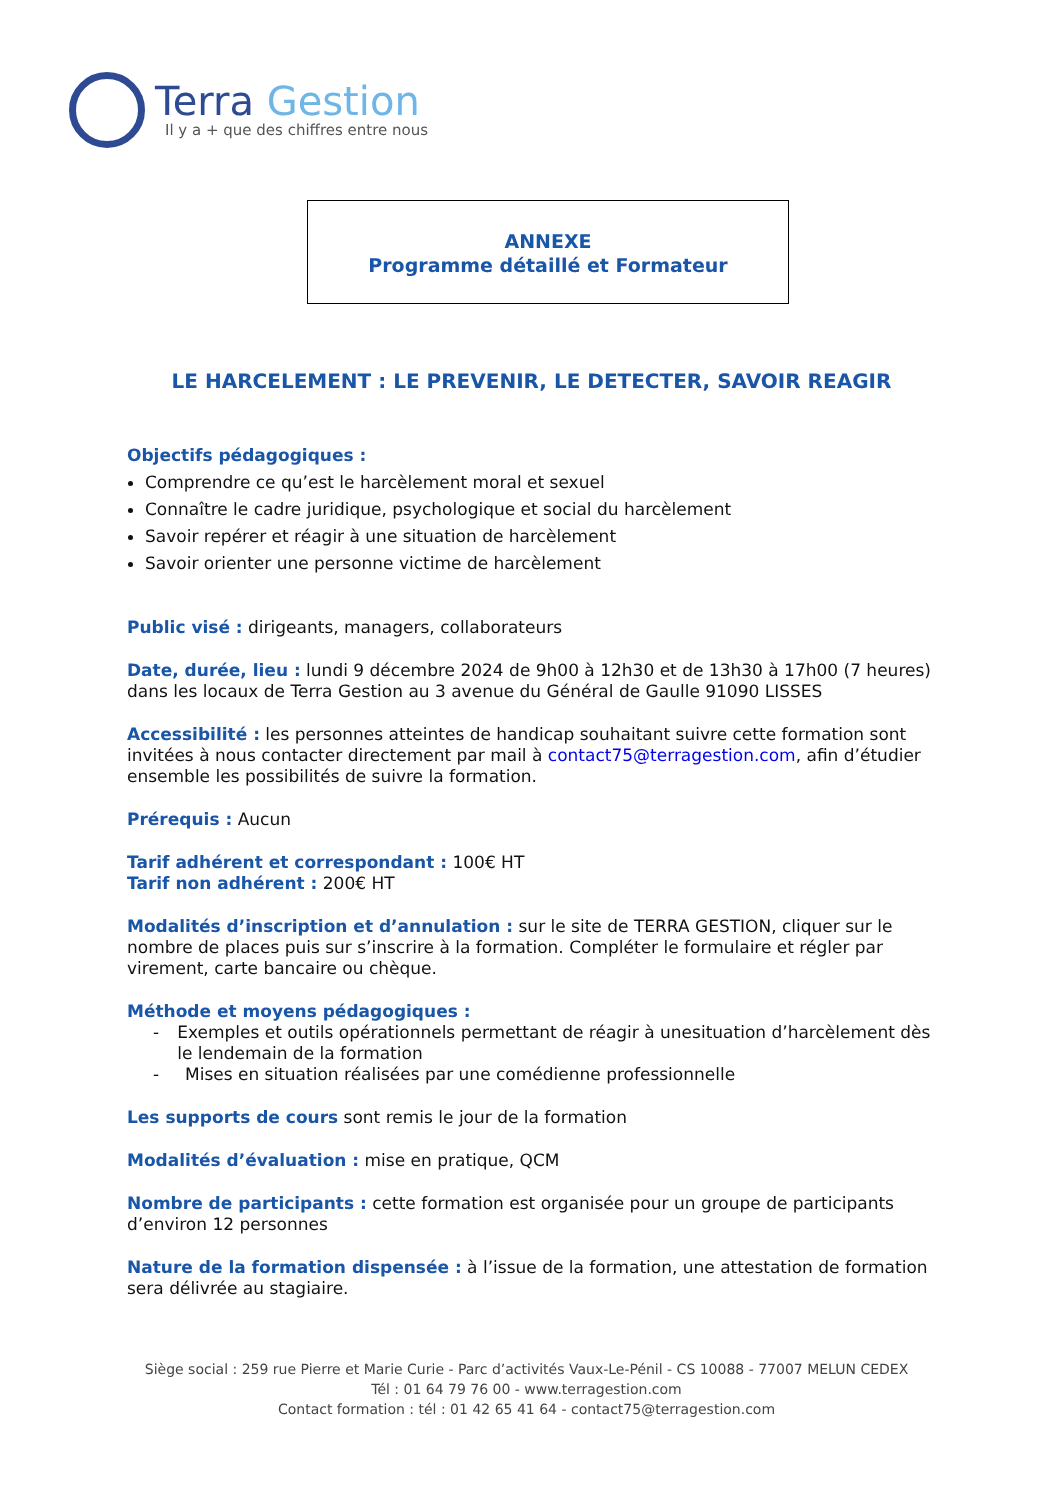Terra Gestion
Il y a + que des chiffres entre nous
ANNEXE
Programme détaillé et Formateur
LE HARCELEMENT : LE PREVENIR, LE DETECTER, SAVOIR REAGIR
Objectifs pédagogiques :
Comprendre ce qu’est le harcèlement moral et sexuel
Connaître le cadre juridique, psychologique et social du harcèlement
Savoir repérer et réagir à une situation de harcèlement
Savoir orienter une personne victime de harcèlement
Public visé : dirigeants, managers, collaborateurs
Date, durée, lieu : lundi 9 décembre 2024 de 9h00 à 12h30 et de 13h30 à 17h00 (7 heures) dans les locaux de Terra Gestion au 3 avenue du Général de Gaulle 91090 LISSES
Accessibilité : les personnes atteintes de handicap souhaitant suivre cette formation sont invitées à nous contacter directement par mail à contact75@terragestion.com, afin d’étudier ensemble les possibilités de suivre la formation.
Prérequis : Aucun
Tarif adhérent et correspondant : 100€ HT
Tarif non adhérent : 200€ HT
Modalités d’inscription et d’annulation : sur le site de TERRA GESTION, cliquer sur le nombre de places puis sur s’inscrire à la formation. Compléter le formulaire et régler par virement, carte bancaire ou chèque.
Méthode et moyens pédagogiques :
- Exemples et outils opérationnels permettant de réagir à unesituation d’harcèlement dès le lendemain de la formation
- Mises en situation réalisées par une comédienne professionnelle
Les supports de cours sont remis le jour de la formation
Modalités d’évaluation : mise en pratique, QCM
Nombre de participants : cette formation est organisée pour un groupe de participants d’environ 12 personnes
Nature de la formation dispensée : à l’issue de la formation, une attestation de formation sera délivrée au stagiaire.
Siège social : 259 rue Pierre et Marie Curie - Parc d’activités Vaux-Le-Pénil - CS 10088 - 77007 MELUN CEDEX
Tél : 01 64 79 76 00 - www.terragestion.com
Contact formation : tél : 01 42 65 41 64 - contact75@terragestion.com